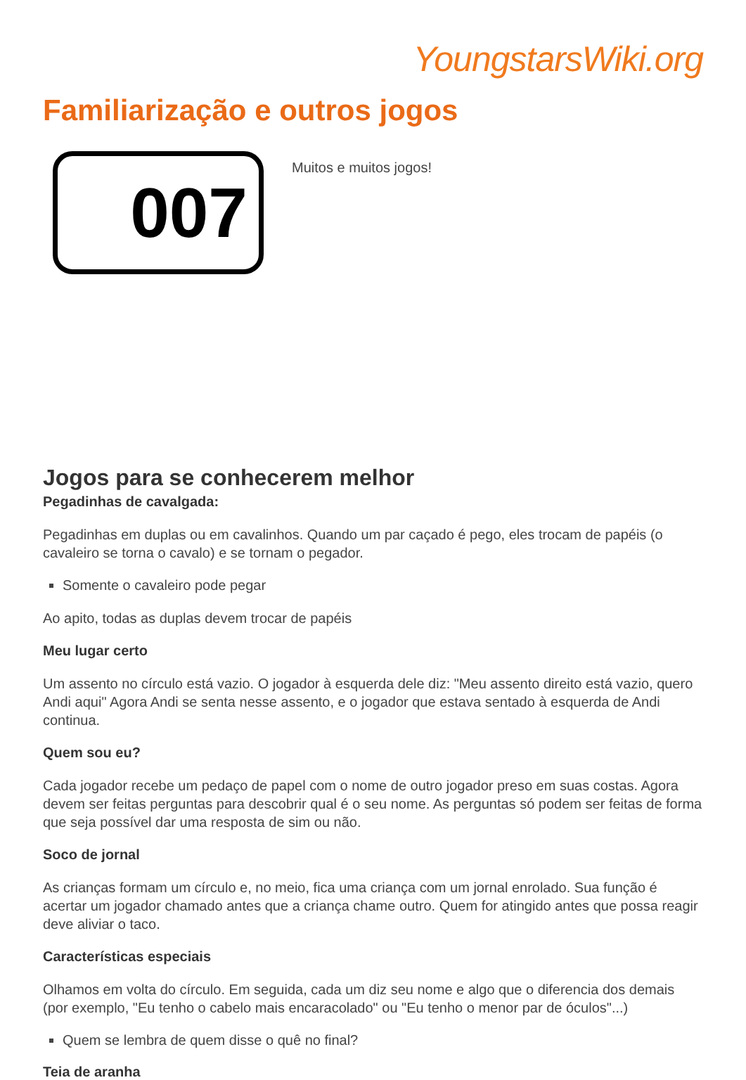YoungstarsWiki.org
Familiarização e outros jogos
007
Muitos e muitos jogos!
Jogos para se conhecerem melhor
Pegadinhas de cavalgada:
Pegadinhas em duplas ou em cavalinhos. Quando um par caçado é pego, eles trocam de papéis (o cavaleiro se torna o cavalo) e se tornam o pegador.
Somente o cavaleiro pode pegar
Ao apito, todas as duplas devem trocar de papéis
Meu lugar certo
Um assento no círculo está vazio. O jogador à esquerda dele diz: "Meu assento direito está vazio, quero Andi aqui" Agora Andi se senta nesse assento, e o jogador que estava sentado à esquerda de Andi continua.
Quem sou eu?
Cada jogador recebe um pedaço de papel com o nome de outro jogador preso em suas costas. Agora devem ser feitas perguntas para descobrir qual é o seu nome. As perguntas só podem ser feitas de forma que seja possível dar uma resposta de sim ou não.
Soco de jornal
As crianças formam um círculo e, no meio, fica uma criança com um jornal enrolado. Sua função é acertar um jogador chamado antes que a criança chame outro. Quem for atingido antes que possa reagir deve aliviar o taco.
Características especiais
Olhamos em volta do círculo. Em seguida, cada um diz seu nome e algo que o diferencia dos demais (por exemplo, "Eu tenho o cabelo mais encaracolado" ou "Eu tenho o menor par de óculos"...)
Quem se lembra de quem disse o quê no final?
Teia de aranha